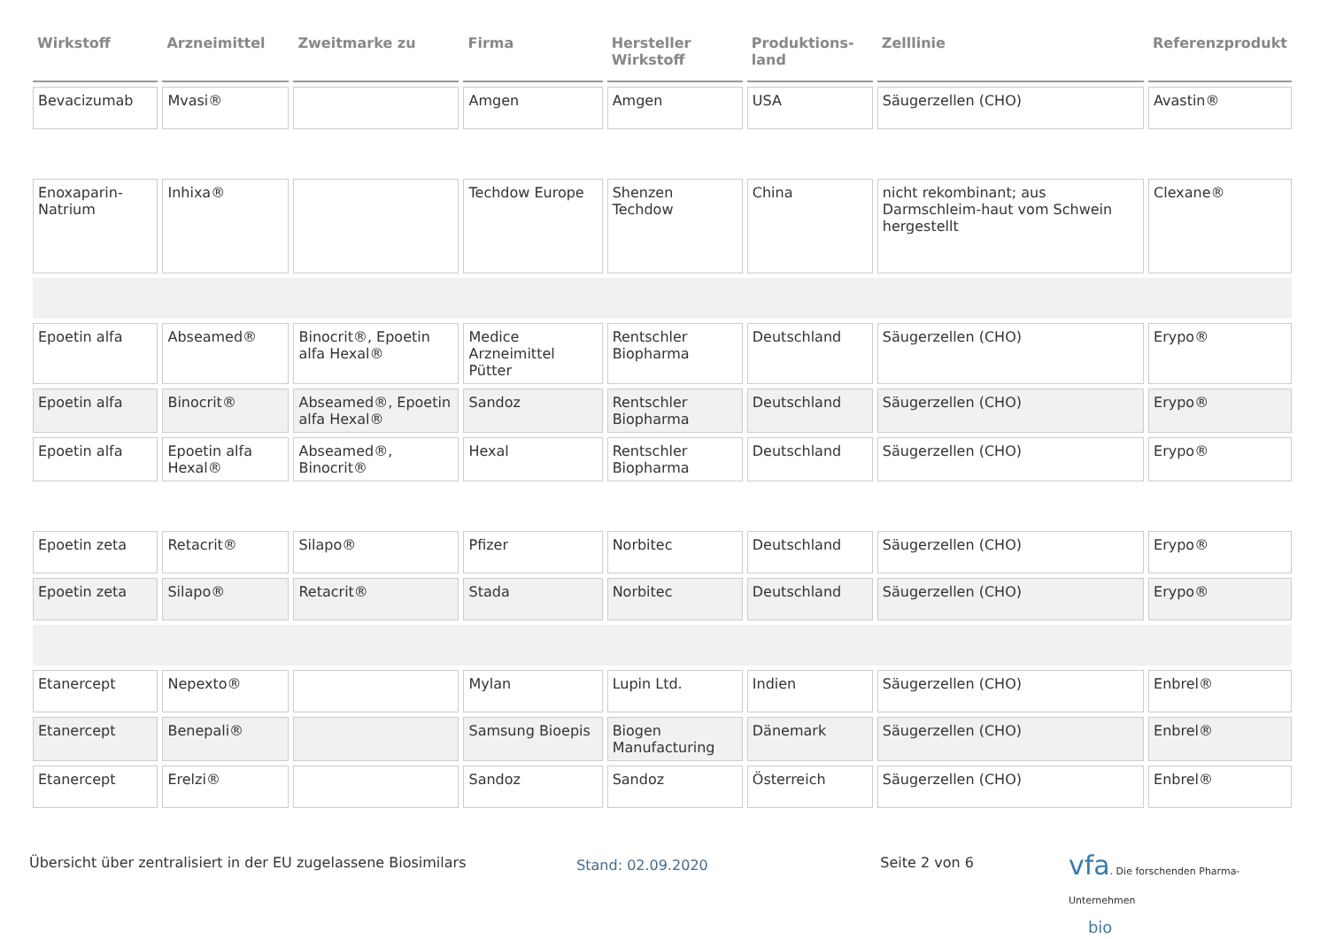| Wirkstoff | Arzneimittel | Zweitmarke zu | Firma | Hersteller Wirkstoff | Produktions-land | Zelllinie | Referenzprodukt |
| --- | --- | --- | --- | --- | --- | --- | --- |
| Bevacizumab | Mvasi® | | Amgen | Amgen | USA | Säugerzellen (CHO) | Avastin® |
| Enoxaparin-Natrium | Inhixa® | | Techdow Europe | Shenzen Techdow | China | nicht rekombinant; aus Darmschleim-haut vom Schwein hergestellt | Clexane® |
| Epoetin alfa | Abseamed® | Binocrit®, Epoetin alfa Hexal® | Medice Arzneimittel Pütter | Rentschler Biopharma | Deutschland | Säugerzellen (CHO) | Erypo® |
| Epoetin alfa | Binocrit® | Abseamed®, Epoetin alfa Hexal® | Sandoz | Rentschler Biopharma | Deutschland | Säugerzellen (CHO) | Erypo® |
| Epoetin alfa | Epoetin alfa Hexal® | Abseamed®, Binocrit® | Hexal | Rentschler Biopharma | Deutschland | Säugerzellen (CHO) | Erypo® |
| Epoetin zeta | Retacrit® | Silapo® | Pfizer | Norbitec | Deutschland | Säugerzellen (CHO) | Erypo® |
| Epoetin zeta | Silapo® | Retacrit® | Stada | Norbitec | Deutschland | Säugerzellen (CHO) | Erypo® |
| Etanercept | Nepexto® | | Mylan | Lupin Ltd. | Indien | Säugerzellen (CHO) | Enbrel® |
| Etanercept | Benepali® | | Samsung Bioepis | Biogen Manufacturing | Dänemark | Säugerzellen (CHO) | Enbrel® |
| Etanercept | Erelzi® | | Sandoz | Sandoz | Österreich | Säugerzellen (CHO) | Enbrel® |
Übersicht über zentralisiert in der EU zugelassene Biosimilars
Stand: 02.09.2020
Seite 2 von 6
vfa. Die forschenden Pharma-Unternehmen
bio